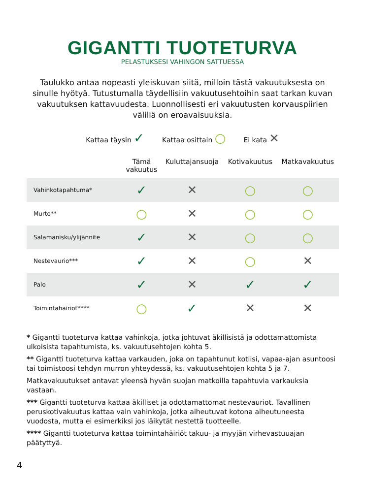GIGANTTI TUOTETURVA
PELASTUKSESI VAHINGON SATTUESSA
Taulukko antaa nopeasti yleiskuvan siitä, milloin tästä vakuutuksesta on sinulle hyötyä. Tutustumalla täydellisiin vakuutusehtoihin saat tarkan kuvan vakuutuksen kattavuudesta. Luonnollisesti eri vakuutusten korvauspiirien välillä on eroavaisuuksia.
Kattaa täysin ✓ Kattaa osittain ○ Ei kata ✕
| | Tämä vakuutus | Kuluttajansuoja | Kotivakuutus | Matkavakuutus |
| --- | --- | --- | --- | --- |
| Vahinkotapahtuma* | ✓ | ✕ | ○ | ○ |
| Murto** | ○ | ✕ | ○ | ○ |
| Salamanisku/ylijännite | ✓ | ✕ | ○ | ○ |
| Nestevaurio*** | ✓ | ✕ | ○ | ✕ |
| Palo | ✓ | ✕ | ✓ | ✓ |
| Toimintahäiriöt**** | ○ | ✓ | ✕ | ✕ |
* Gigantti tuoteturva kattaa vahinkoja, jotka johtuvat äkillisistä ja odottamattomista ulkoisista tapahtumista, ks. vakuutusehtojen kohta 5.
** Gigantti tuoteturva kattaa varkauden, joka on tapahtunut kotiisi, vapaa-ajan asuntoosi tai toimistoosi tehdyn murron yhteydessä, ks. vakuutusehtojen kohta 5 ja 7.
Matkavakuutukset antavat yleensä hyvän suojan matkoilla tapahtuvia varkauksia vastaan.
*** Gigantti tuoteturva kattaa äkilliset ja odottamattomat nestevauriot. Tavallinen peruskotivakuutus kattaa vain vahinkoja, jotka aiheutuvat kotona aiheutuneesta vuodosta, mutta ei esimerkiksi jos läikytät nestettä tuotteelle.
**** Gigantti tuoteturva kattaa toimintahäiriöt takuu- ja myyjän virhevastuuajan päätyttyä.
4